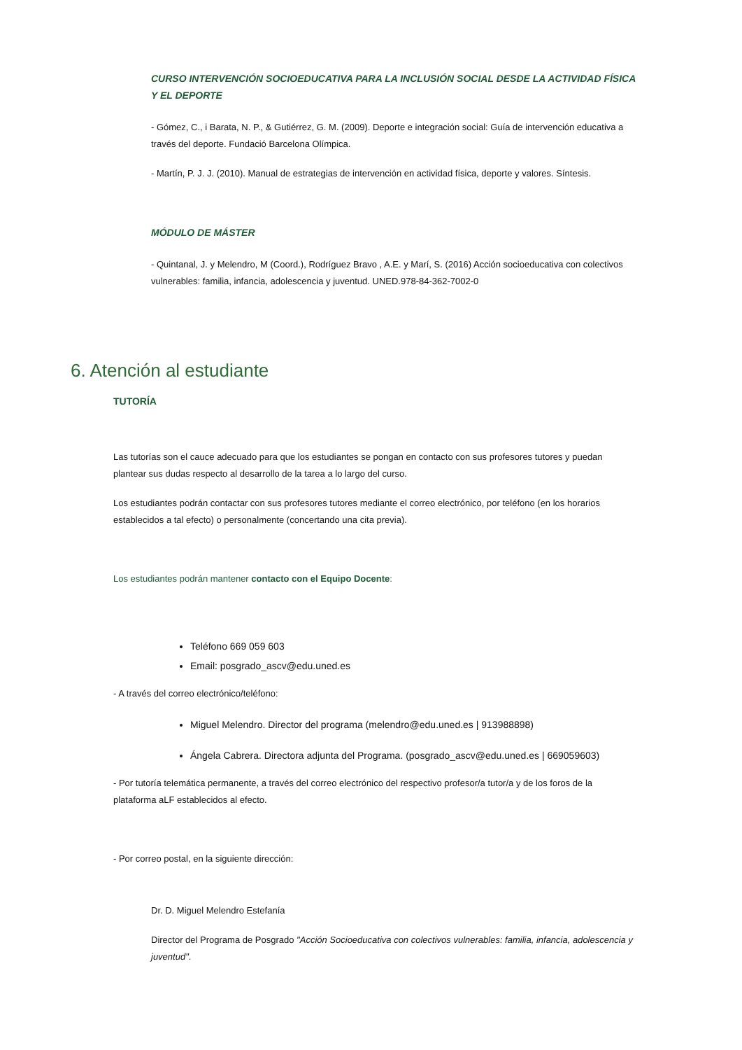CURSO INTERVENCIÓN SOCIOEDUCATIVA PARA LA INCLUSIÓN SOCIAL DESDE LA ACTIVIDAD FÍSICA Y EL DEPORTE
- Gómez, C., i Barata, N. P., & Gutiérrez, G. M. (2009). Deporte e integración social: Guía de intervención educativa a través del deporte. Fundació Barcelona Olímpica.
- Martín, P. J. J. (2010). Manual de estrategias de intervención en actividad física, deporte y valores. Síntesis.
MÓDULO DE MÁSTER
- Quintanal, J. y Melendro, M (Coord.), Rodríguez Bravo , A.E. y Marí, S. (2016) Acción socioeducativa con colectivos vulnerables: familia, infancia, adolescencia y juventud. UNED.978-84-362-7002-0
6. Atención al estudiante
TUTORÍA
Las tutorías son el cauce adecuado para que los estudiantes se pongan en contacto con sus profesores tutores y puedan plantear sus dudas respecto al desarrollo de la tarea a lo largo del curso.
Los estudiantes podrán contactar con sus profesores tutores mediante el correo electrónico, por teléfono (en los horarios establecidos a tal efecto) o personalmente (concertando una cita previa).
Los estudiantes podrán mantener contacto con el Equipo Docente:
Teléfono 669 059 603
Email: posgrado_ascv@edu.uned.es
- A través del correo electrónico/teléfono:
Miguel Melendro. Director del programa (melendro@edu.uned.es | 913988898)
Ángela Cabrera. Directora adjunta del Programa. (posgrado_ascv@edu.uned.es | 669059603)
- Por tutoría telemática permanente, a través del correo electrónico del respectivo profesor/a tutor/a y de los foros de la plataforma aLF establecidos al efecto.
- Por correo postal, en la siguiente dirección:
Dr. D. Miguel Melendro Estefanía
Director del Programa de Posgrado "Acción Socioeducativa con colectivos vulnerables: familia, infancia, adolescencia y juventud".